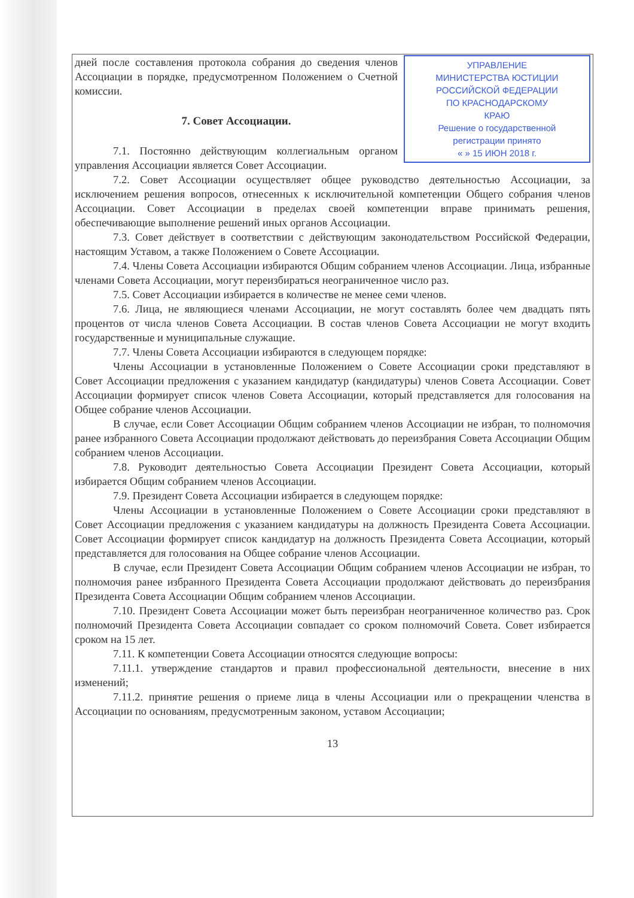УПРАВЛЕНИЕ
МИНИСТЕРСТВА ЮСТИЦИИ
РОССИЙСКОЙ ФЕДЕРАЦИИ
ПО КРАСНОДАРСКОМУ
КРАЮ
Решение о государственной
регистрации принято
« » 15 ИЮН 2018 г.
дней после составления протокола собрания до сведения членов Ассоциации в порядке, предусмотренном Положением о Счетной комиссии.
7. Совет Ассоциации.
7.1. Постоянно действующим коллегиальным органом управления Ассоциации является Совет Ассоциации.
7.2. Совет Ассоциации осуществляет общее руководство деятельностью Ассоциации, за исключением решения вопросов, отнесенных к исключительной компетенции Общего собрания членов Ассоциации. Совет Ассоциации в пределах своей компетенции вправе принимать решения, обеспечивающие выполнение решений иных органов Ассоциации.
7.3. Совет действует в соответствии с действующим законодательством Российской Федерации, настоящим Уставом, а также Положением о Совете Ассоциации.
7.4. Члены Совета Ассоциации избираются Общим собранием членов Ассоциации. Лица, избранные членами Совета Ассоциации, могут переизбираться неограниченное число раз.
7.5. Совет Ассоциации избирается в количестве не менее семи членов.
7.6. Лица, не являющиеся членами Ассоциации, не могут составлять более чем двадцать пять процентов от числа членов Совета Ассоциации. В состав членов Совета Ассоциации не могут входить государственные и муниципальные служащие.
7.7. Члены Совета Ассоциации избираются в следующем порядке:
Члены Ассоциации в установленные Положением о Совете Ассоциации сроки представляют в Совет Ассоциации предложения с указанием кандидатур (кандидатуры) членов Совета Ассоциации. Совет Ассоциации формирует список членов Совета Ассоциации, который представляется для голосования на Общее собрание членов Ассоциации.
В случае, если Совет Ассоциации Общим собранием членов Ассоциации не избран, то полномочия ранее избранного Совета Ассоциации продолжают действовать до переизбрания Совета Ассоциации Общим собранием членов Ассоциации.
7.8. Руководит деятельностью Совета Ассоциации Президент Совета Ассоциации, который избирается Общим собранием членов Ассоциации.
7.9. Президент Совета Ассоциации избирается в следующем порядке:
Члены Ассоциации в установленные Положением о Совете Ассоциации сроки представляют в Совет Ассоциации предложения с указанием кандидатуры на должность Президента Совета Ассоциации. Совет Ассоциации формирует список кандидатур на должность Президента Совета Ассоциации, который представляется для голосования на Общее собрание членов Ассоциации.
В случае, если Президент Совета Ассоциации Общим собранием членов Ассоциации не избран, то полномочия ранее избранного Президента Совета Ассоциации продолжают действовать до переизбрания Президента Совета Ассоциации Общим собранием членов Ассоциации.
7.10. Президент Совета Ассоциации может быть переизбран неограниченное количество раз. Срок полномочий Президента Совета Ассоциации совпадает со сроком полномочий Совета. Совет избирается сроком на 15 лет.
7.11. К компетенции Совета Ассоциации относятся следующие вопросы:
7.11.1. утверждение стандартов и правил профессиональной деятельности, внесение в них изменений;
7.11.2. принятие решения о приеме лица в члены Ассоциации или о прекращении членства в Ассоциации по основаниям, предусмотренным законом, уставом Ассоциации;
13